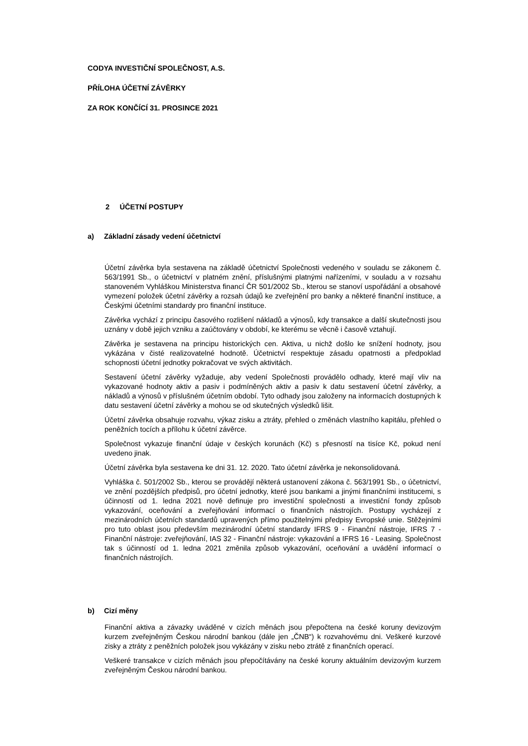CODYA INVESTIČNÍ SPOLEČNOST, A.S.
PŘÍLOHA ÚČETNÍ ZÁVĚRKY
ZA ROK KONČÍCÍ 31. PROSINCE 2021
2 ÚČETNÍ POSTUPY
a) Základní zásady vedení účetnictví
Účetní závěrka byla sestavena na základě účetnictví Společnosti vedeného v souladu se zákonem č. 563/1991 Sb., o účetnictví v platném znění, příslušnými platnými nařízeními, v souladu a v rozsahu stanoveném Vyhláškou Ministerstva financí ČR 501/2002 Sb., kterou se stanoví uspořádání a obsahové vymezení položek účetní závěrky a rozsah údajů ke zveřejnění pro banky a některé finanční instituce, a Českými účetními standardy pro finanční instituce.
Závěrka vychází z principu časového rozlišení nákladů a výnosů, kdy transakce a další skutečnosti jsou uznány v době jejich vzniku a zaúčtovány v období, ke kterému se věcně i časově vztahují.
Závěrka je sestavena na principu historických cen. Aktiva, u nichž došlo ke snížení hodnoty, jsou vykázána v čisté realizovatelné hodnotě. Účetnictví respektuje zásadu opatrnosti a předpoklad schopnosti účetní jednotky pokračovat ve svých aktivitách.
Sestavení účetní závěrky vyžaduje, aby vedení Společnosti provádělo odhady, které mají vliv na vykazované hodnoty aktiv a pasiv i podmíněných aktiv a pasiv k datu sestavení účetní závěrky, a nákladů a výnosů v příslušném účetním období. Tyto odhady jsou založeny na informacích dostupných k datu sestavení účetní závěrky a mohou se od skutečných výsledků lišit.
Účetní závěrka obsahuje rozvahu, výkaz zisku a ztráty, přehled o změnách vlastního kapitálu, přehled o peněžních tocích a přílohu k účetní závěrce.
Společnost vykazuje finanční údaje v českých korunách (Kč) s přesností na tisíce Kč, pokud není uvedeno jinak.
Účetní závěrka byla sestavena ke dni 31. 12. 2020. Tato účetní závěrka je nekonsolidovaná.
Vyhláška č. 501/2002 Sb., kterou se provádějí některá ustanovení zákona č. 563/1991 Sb., o účetnictví, ve znění pozdějších předpisů, pro účetní jednotky, které jsou bankami a jinými finančními institucemi, s účinností od 1. ledna 2021 nově definuje pro investiční společnosti a investiční fondy způsob vykazování, oceňování a zveřejňování informací o finančních nástrojích. Postupy vycházejí z mezinárodních účetních standardů upravených přímo použitelnými předpisy Evropské unie. Stěžejními pro tuto oblast jsou především mezinárodní účetní standardy IFRS 9 - Finanční nástroje, IFRS 7 - Finanční nástroje: zveřejňování, IAS 32 - Finanční nástroje: vykazování a IFRS 16 - Leasing. Společnost tak s účinností od 1. ledna 2021 změnila způsob vykazování, oceňování a uvádění informací o finančních nástrojích.
b) Cizí měny
Finanční aktiva a závazky uváděné v cizích měnách jsou přepočtena na české koruny devizovým kurzem zveřejněným Českou národní bankou (dále jen „ČNB“) k rozvahovému dni. Veškeré kurzové zisky a ztráty z peněžních položek jsou vykázány v zisku nebo ztrátě z finančních operací.
Veškeré transakce v cizích měnách jsou přepočítávány na české koruny aktuálním devizovým kurzem zveřejněným Českou národní bankou.